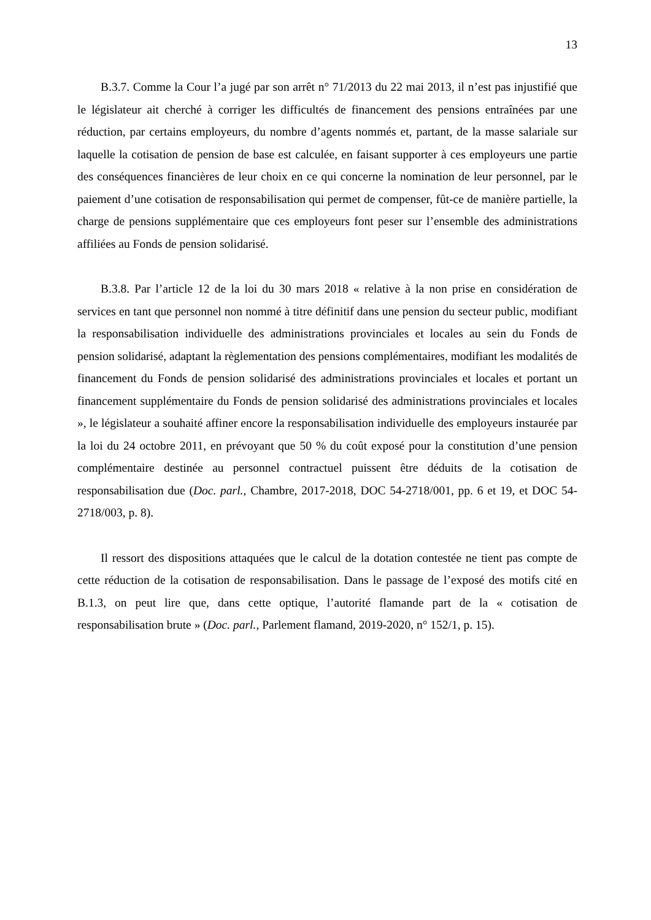13
B.3.7. Comme la Cour l’a jugé par son arrêt n° 71/2013 du 22 mai 2013, il n’est pas injustifié que le législateur ait cherché à corriger les difficultés de financement des pensions entraînées par une réduction, par certains employeurs, du nombre d’agents nommés et, partant, de la masse salariale sur laquelle la cotisation de pension de base est calculée, en faisant supporter à ces employeurs une partie des conséquences financières de leur choix en ce qui concerne la nomination de leur personnel, par le paiement d’une cotisation de responsabilisation qui permet de compenser, fût-ce de manière partielle, la charge de pensions supplémentaire que ces employeurs font peser sur l’ensemble des administrations affiliées au Fonds de pension solidarisé.
B.3.8. Par l’article 12 de la loi du 30 mars 2018 « relative à la non prise en considération de services en tant que personnel non nommé à titre définitif dans une pension du secteur public, modifiant la responsabilisation individuelle des administrations provinciales et locales au sein du Fonds de pension solidarisé, adaptant la règlementation des pensions complémentaires, modifiant les modalités de financement du Fonds de pension solidarisé des administrations provinciales et locales et portant un financement supplémentaire du Fonds de pension solidarisé des administrations provinciales et locales », le législateur a souhaité affiner encore la responsabilisation individuelle des employeurs instaurée par la loi du 24 octobre 2011, en prévoyant que 50 % du coût exposé pour la constitution d’une pension complémentaire destinée au personnel contractuel puissent être déduits de la cotisation de responsabilisation due (Doc. parl., Chambre, 2017-2018, DOC 54-2718/001, pp. 6 et 19, et DOC 54-2718/003, p. 8).
Il ressort des dispositions attaquées que le calcul de la dotation contestée ne tient pas compte de cette réduction de la cotisation de responsabilisation. Dans le passage de l’exposé des motifs cité en B.1.3, on peut lire que, dans cette optique, l’autorité flamande part de la « cotisation de responsabilisation brute » (Doc. parl., Parlement flamand, 2019-2020, n° 152/1, p. 15).